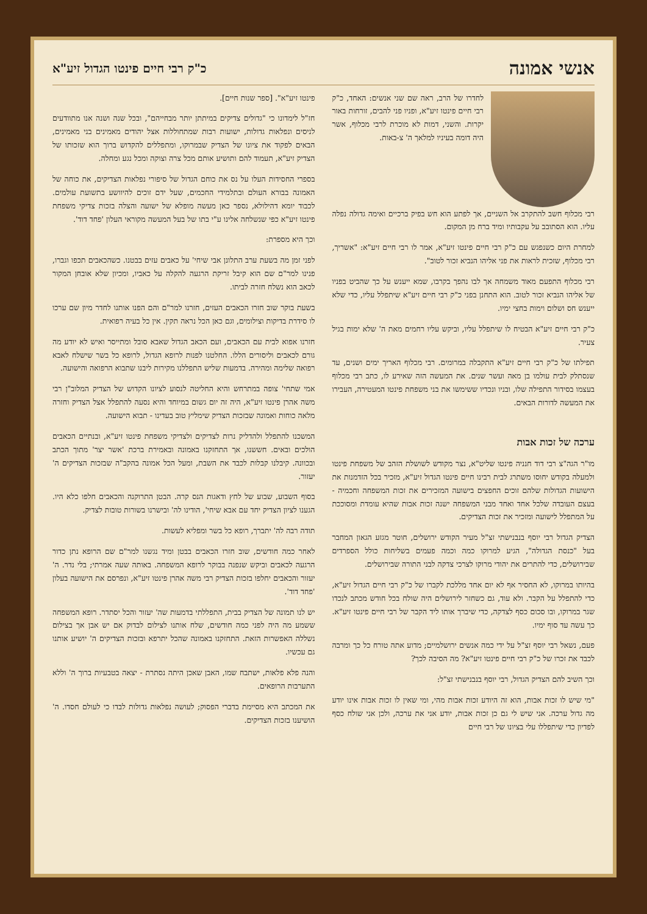אנשי אמונה
כ"ק רבי חיים פינטו הגדול זיע"א
לחדרו של הרב, ראה שם שני אנשים: האחד, כ"ק רבי חיים פינטו זיע"א, ופניו פני להבים, זורחות באור יקרות. והשני, דמות לא מוכרת לרבי מכלוף, אשר היה דומה בעיניו למלאך ה' צ-באות.
רבי מכלוף חשב להתקרב אל השניים, אך לפתע הוא חש בפיק ברכיים ואימה גדולה נפלה עליו. הוא הסתובב על עקבותיו ומיד ברח מן המקום.
למחרת היום כשנפגש עם כ"ק רבי חיים פינטו זיע"א, אמר לו רבי חיים זיע"א: "אשריך, רבי מכלוף, שזכית לראות את פני אליהו הנביא זכור לטוב".
רבי מכלוף התפעם מאוד משמחה אך לבו נהפך בקרבו, שמא ייענש על כך שהביט בפניו של אליהו הנביא זכור לטוב. הוא התחנן בפני כ"ק רבי חיים זיע"א שיתפלל עליו, כדי שלא ייענש חס ושלום וימות בחצי ימיו.
כ"ק רבי חיים זיע"א הבטיח לו שיתפלל עליו, וביקש עליו רחמים מאת ה' שלא ימות בגיל צעיר.
תפילתו של כ"ק רבי חיים זיע"א התקבלה במרומים. רבי מכלוף האריך ימים ושנים, עד שנסתלק לבית עולמו בן מאה ועשר שנים. את המעשה הזה שאירע לו, כתב רבי מכלוף בעצמו בסידור התפילה שלו, ובניו ונכדיו ששימשו את בני משפחת פינטו המעטירה, העבירו את המעשה לדורות הבאים.
ערכה של זכות אבות
מו"ר הגה"צ רבי דוד חנניה פינטו שליט"א, נצר מקודש לשושלת הזהב של משפחת פינטו ולמעלה בקודש יחוסו משתרג לבית רבינו חיים פינטו הגדול זיע"א, מזכיר בכל הזדמנות את הישועות הגדולות שלהם זוכים החפצים בישועה המזכירים את זכות המשפחה וחכמיה - בעצם העובדה שלכל אחד ואחד מבני המשפחה ישנה זכות אבות שהיא עומדת ומסוככת על המתפלל לישועה ומזכיר את זכות הצדיקים.
הצדיק הגדול רבי יוסף בנבנישתי זצ"ל מעיר הקודש ירושלים, חוטר מגזע הגאון המחבר בעל "כנסת הגדולה", הגיע למרוקו כמה וכמה פעמים בשליחות כולל הספרדים שבירושלים, כדי להתרים את יהודי מרוקו לצרכי צדקה לבני התורה שבירושלים.
בהיותו במרוקו, לא החסיר אף לא יום אחד מללכת לקברו של כ"ק רבי חיים הגדול זיע"א, כדי להתפלל על הקבר. ולא עוד, גם כשחזר לירושלים היה שולח בכל חודש מכתב לנכדו שגר במרוקו, ובו סכום כסף לצדקה, כדי שיברך אותו ליד הקבר של רבי חיים פינטו זיע"א. כך עשה עד סוף ימיו.
פעם, נשאל רבי יוסף זצ"ל על ידי כמה אנשים ירושלמיים; מדוע אתה טורח כל כך ומרבה לכבד את זכרו של כ"ק רבי חיים פינטו זיע"א? מה הסיבה לכך?
וכך השיב להם הצדיק הגדול, רבי יוסף בנבנישתי זצ"ל:
"מי שיש לו זכות אבות, הוא זה היודע זכות אבות מהי, ומי שאין לו זכות אבות אינו יודע מה גדול ערכה. אני שיש לי גם כן זכות אבות, יודע אני את ערכה, ולכן אני שולח כסף לפדיון כדי שיתפללו עלי בציונו של רבי חיים
פינטו זיע"א". [ספר שנות חיים].
חז"ל לימדונו כי "גדולים צדיקים במיתתן יותר מבחייהם", ובכל שנה ושנה אנו מתוודעים לניסים ונפלאות גדולות, ישועות רבות שמתחוללות אצל יהודים מאמינים בני מאמינים, הבאים לפקוד את ציונו של הצדיק שבמרוקו, ומתפללים להקדוש ברוך הוא שזכותו של הצדיק זיע"א, תעמוד להם ותושיע אותם מכל צרה וצוקה ומכל נגע ומחלה.
בספרי החסידות העלו על נס את כוחם הגדול של סיפורי נפלאות הצדיקים, את כוחה של האמונה בבורא העולם ובתלמידי החכמים, שעל ידם זוכים להיוושע בתשועת עולמים. לכבוד יומא דהילולא, נספר כאן מעשה מופלא של ישועה והצלה בזכות צדיקי משפחת פינטו זיע"א כפי שנשלחה אלינו ע"י בתו של בעל המעשה מקוראי העלון 'פחד דוד'.
וכך היא מספרת:
לפני זמן מה בשעת ערב התלונן אבי שיחי' על כאבים עזים בבטנו. כשהכאבים תכפו וגברו, פנינו למר"ם שם הוא קיבל זריקת הרגעה להקלה על כאביו, ומכיון שלא אובחן המקור לכאב הוא נשלח חזרה לביתו.
בשעת בוקר שוב חזרו הכאבים העזים, חזרנו למר"ם והם הפנו אותנו לחדר מיון שם ערכו לו סידרת בדיקות וצילומים, וגם כאן הכל נראה תקין. אין כל בעיה רפואית.
חזרנו אפוא לבית עם הכאבים, ועם הכאב הגדול שאבא סובל ומתייסר ואיש לא יודע מה גורם לכאבים וליסורים הללו. החלטנו לפנות לרופא הגדול, לרופא כל בשר שישלח לאבא רפואה שלימה ומהירה. בדמעות שליש התפללנו מקירות ליבנו שתבוא הרפואה והישועה.
אמי שתחי' צופה במתרחש והיא החליטה לנסוע לציונו הקדוש של הצדיק המלוב"ן רבי משה אהרן פינטו זיע"א, היה זה יום גשום במיוחד והיא נסעה להתפלל אצל הצדיק וחזרה מלאה כוחות ואמונה שבזכות הצדיק שימליץ טוב בעדינו - תבוא הישועה.
המשכנו להתפלל ולהדליק נרות לצדיקים ולצדיקי משפחת פינטו זיע"א, ובנתיים הכאבים הולכים ובאים. חששנו, אך התחזקנו באמונה ובאמירת ברכת 'אשר יצר' מתוך הכתב ובכוונה. קיבלנו קבלות לכבד את השבת, ומעל הכל אמונה בהקב"ה שבזכות הצדיקים ה' יעזור.
בסוף השבוע, שבוע של לחץ ודאגות הנס קרה. הבטן התרוקנה והכאבים חלפו כלא היו. הגענו לציון הצדיק יחד עם אבא שיחי', הודינו לה' ובישרנו בשורות טובות לצדיק.
תודה רבה לה' יתברך, רופא כל בשר ומפליא לעשות.
לאחר כמה חודשים, שוב חזרו הכאבים בבטן ומיד נגשנו למר"ם שם הרופא נתן כדור הרגעה לכאבים וביקש שנפנה בבוקר לרופא המשפחה. באותה שעה אמרתי; בלי נדר. ה' יעזור והכאבים יחלפו בזכות הצדיק רבי משה אהרן פינטו זיע"א, ונפרסם את הישועה בעלון 'פחד דוד'.
יש לנו תמונה של הצדיק בבית, התפללתי בדמעות שה' יעזור והכל יסתדר. רופא המשפחה ששמע מה היה לפני כמה חודשים, שלח אותנו לצילום לבדוק אם יש אבן אך בצילום נשללה האפשרות הזאת. התחזקנו באמונה שהכל יתרפא ובזכות הצדיקים ה' יושיע אותנו גם עכשיו.
והנה פלא פלאות, ישתבח שמו, האבן שאכן היתה נסתרת - יצאה בטבעיות ברוך ה' וללא התערבות הרופאים.
את המכתב היא מסיימת בדברי הפסוק; לעושה נפלאות גדולות לבדו כי לעולם חסדו. ה' הושיענו בזכות הצדיקים.